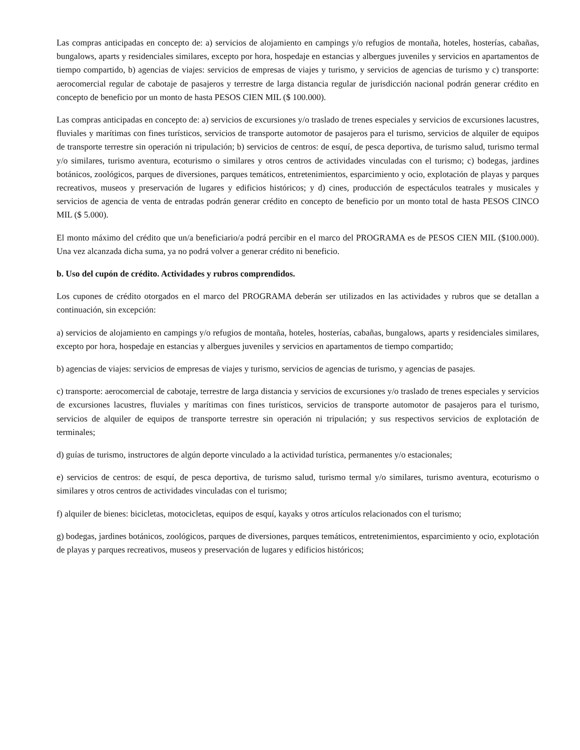Las compras anticipadas en concepto de: a) servicios de alojamiento en campings y/o refugios de montaña, hoteles, hosterías, cabañas, bungalows, aparts y residenciales similares, excepto por hora, hospedaje en estancias y albergues juveniles y servicios en apartamentos de tiempo compartido, b) agencias de viajes: servicios de empresas de viajes y turismo, y servicios de agencias de turismo y c) transporte: aerocomercial regular de cabotaje de pasajeros y terrestre de larga distancia regular de jurisdicción nacional podrán generar crédito en concepto de beneficio por un monto de hasta PESOS CIEN MIL ($ 100.000).
Las compras anticipadas en concepto de: a) servicios de excursiones y/o traslado de trenes especiales y servicios de excursiones lacustres, fluviales y marítimas con fines turísticos, servicios de transporte automotor de pasajeros para el turismo, servicios de alquiler de equipos de transporte terrestre sin operación ni tripulación; b) servicios de centros: de esquí, de pesca deportiva, de turismo salud, turismo termal y/o similares, turismo aventura, ecoturismo o similares y otros centros de actividades vinculadas con el turismo; c) bodegas, jardines botánicos, zoológicos, parques de diversiones, parques temáticos, entretenimientos, esparcimiento y ocio, explotación de playas y parques recreativos, museos y preservación de lugares y edificios históricos; y d) cines, producción de espectáculos teatrales y musicales y servicios de agencia de venta de entradas podrán generar crédito en concepto de beneficio por un monto total de hasta PESOS CINCO MIL ($ 5.000).
El monto máximo del crédito que un/a beneficiario/a podrá percibir en el marco del PROGRAMA es de PESOS CIEN MIL ($100.000). Una vez alcanzada dicha suma, ya no podrá volver a generar crédito ni beneficio.
b. Uso del cupón de crédito. Actividades y rubros comprendidos.
Los cupones de crédito otorgados en el marco del PROGRAMA deberán ser utilizados en las actividades y rubros que se detallan a continuación, sin excepción:
a) servicios de alojamiento en campings y/o refugios de montaña, hoteles, hosterías, cabañas, bungalows, aparts y residenciales similares, excepto por hora, hospedaje en estancias y albergues juveniles y servicios en apartamentos de tiempo compartido;
b) agencias de viajes: servicios de empresas de viajes y turismo, servicios de agencias de turismo, y agencias de pasajes.
c) transporte: aerocomercial de cabotaje, terrestre de larga distancia y servicios de excursiones y/o traslado de trenes especiales y servicios de excursiones lacustres, fluviales y marítimas con fines turísticos, servicios de transporte automotor de pasajeros para el turismo, servicios de alquiler de equipos de transporte terrestre sin operación ni tripulación; y sus respectivos servicios de explotación de terminales;
d) guías de turismo, instructores de algún deporte vinculado a la actividad turística, permanentes y/o estacionales;
e) servicios de centros: de esquí, de pesca deportiva, de turismo salud, turismo termal y/o similares, turismo aventura, ecoturismo o similares y otros centros de actividades vinculadas con el turismo;
f) alquiler de bienes: bicicletas, motocicletas, equipos de esquí, kayaks y otros artículos relacionados con el turismo;
g) bodegas, jardines botánicos, zoológicos, parques de diversiones, parques temáticos, entretenimientos, esparcimiento y ocio, explotación de playas y parques recreativos, museos y preservación de lugares y edificios históricos;